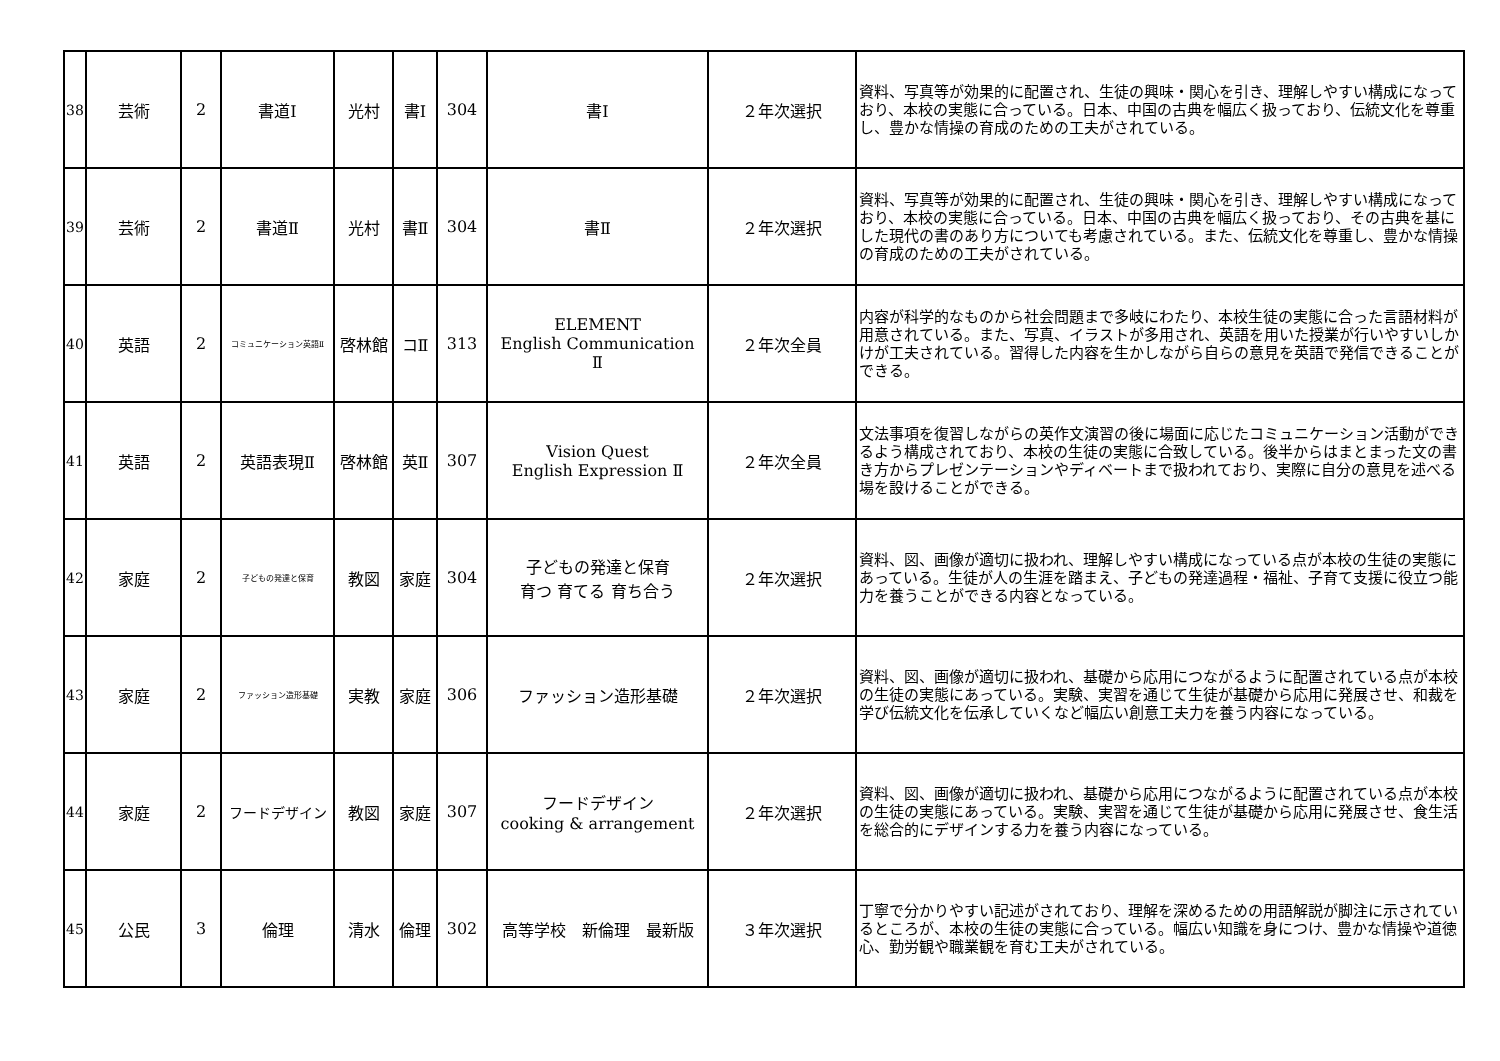| 38 | 芸術 | 2 | 書道Ⅰ | 光村 | 書Ⅰ | 304 | 書Ⅰ | ２年次選択 | 資料、写真等が効果的に配置され、生徒の興味・関心を引き、理解しやすい構成になっており、本校の実態に合っている。日本、中国の古典を幅広く扱っており、伝統文化を尊重し、豊かな情操の育成のための工夫がされている。 |
| 39 | 芸術 | 2 | 書道Ⅱ | 光村 | 書Ⅱ | 304 | 書Ⅱ | ２年次選択 | 資料、写真等が効果的に配置され、生徒の興味・関心を引き、理解しやすい構成になっており、本校の実態に合っている。日本、中国の古典を幅広く扱っており、その古典を基にした現代の書のあり方についても考慮されている。また、伝統文化を尊重し、豊かな情操の育成のための工夫がされている。 |
| 40 | 英語 | 2 | コミュニケーション英語Ⅱ | 啓林館 | コⅡ | 313 | ELEMENT English Communication Ⅱ | ２年次全員 | 内容が科学的なものから社会問題まで多岐にわたり、本校生徒の実態に合った言語材料が用意されている。また、写真、イラストが多用され、英語を用いた授業が行いやすいしかけが工夫されている。習得した内容を生かしながら自らの意見を英語で発信できることができる。 |
| 41 | 英語 | 2 | 英語表現Ⅱ | 啓林館 | 英Ⅱ | 307 | Vision Quest English Expression Ⅱ | ２年次全員 | 文法事項を復習しながらの英作文演習の後に場面に応じたコミュニケーション活動ができるよう構成されており、本校の生徒の実態に合致している。後半からはまとまった文の書き方からプレゼンテーションやディベートまで扱われており、実際に自分の意見を述べる場を設けることができる。 |
| 42 | 家庭 | 2 | 子どもの発達と保育 | 教図 | 家庭 | 304 | 子どもの発達と保育 育つ 育てる 育ち合う | ２年次選択 | 資料、図、画像が適切に扱われ、理解しやすい構成になっている点が本校の生徒の実態にあっている。生徒が人の生涯を踏まえ、子どもの発達過程・福祉、子育て支援に役立つ能力を養うことができる内容となっている。 |
| 43 | 家庭 | 2 | ファッション造形基礎 | 実教 | 家庭 | 306 | ファッション造形基礎 | ２年次選択 | 資料、図、画像が適切に扱われ、基礎から応用につながるように配置されている点が本校の生徒の実態にあっている。実験、実習を通じて生徒が基礎から応用に発展させ、和裁を学び伝統文化を伝承していくなど幅広い創意工夫力を養う内容になっている。 |
| 44 | 家庭 | 2 | フードデザイン | 教図 | 家庭 | 307 | フードデザイン cooking & arrangement | ２年次選択 | 資料、図、画像が適切に扱われ、基礎から応用につながるように配置されている点が本校の生徒の実態にあっている。実験、実習を通じて生徒が基礎から応用に発展させ、食生活を総合的にデザインする力を養う内容になっている。 |
| 45 | 公民 | 3 | 倫理 | 清水 | 倫理 | 302 | 高等学校 新倫理 最新版 | ３年次選択 | 丁寧で分かりやすい記述がされており、理解を深めるための用語解説が脚注に示されているところが、本校の生徒の実態に合っている。幅広い知識を身につけ、豊かな情操や道徳心、勤労観や職業観を育む工夫がされている。 |